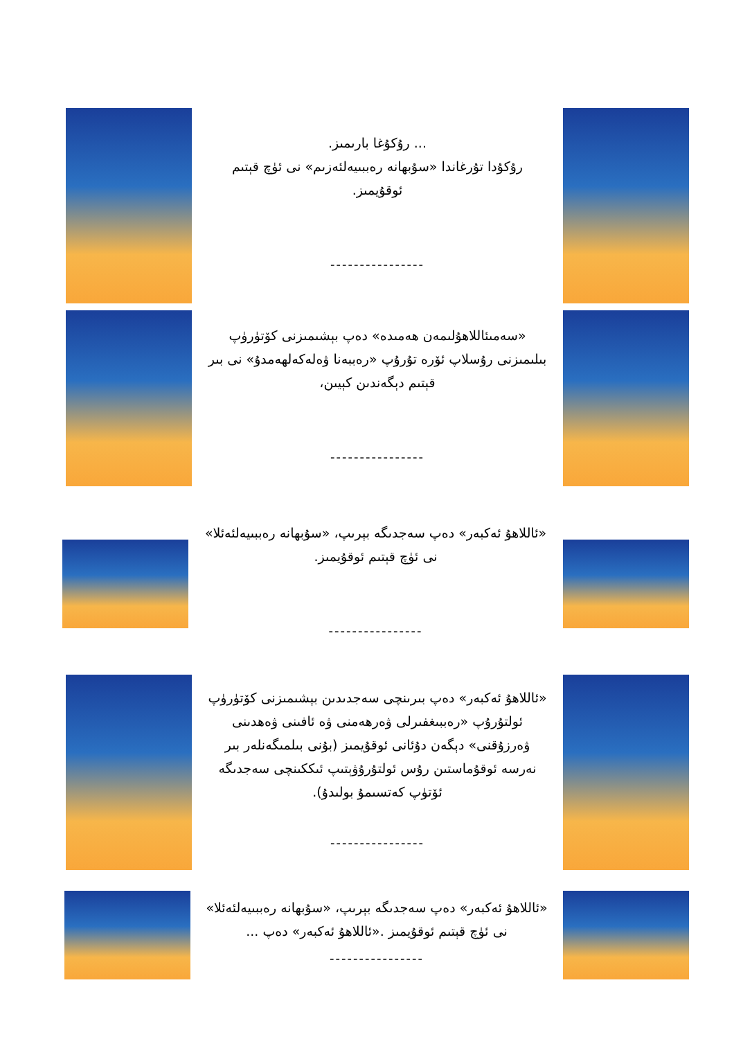... رۇكۇغا بارىمىز.
رۇكۇدا تۇرغاندا «سۇبھانە رەببىيەلئەزىم» نى ئۈچ قېتىم ئوقۇيمىز.
----------------
«سەمىئاللاھۇلىمەن ھەمىدە» دەپ بېشىمىزنى كۆتۈرۈپ بىلىمىزنى رۇسلاپ ئۆرە تۇرۇپ «رەببەنا ۋەلەكەلھەمدۇ» نى بىر قېتىم دېگەندىن كېيىن،
----------------
«ئاللاھۇ ئەكبەر» دەپ سەجدىگە بېرىپ، «سۇبھانە رەببىيەلئەئلا» نى ئۈچ قېتىم ئوقۇيمىز.
----------------
«ئاللاھۇ ئەكبەر» دەپ بىرىنچى سەجدىدىن بېشىمىزنى كۆتۈرۈپ ئولتۇرۇپ «رەببىغفىرلى ۋەرھەمنى ۋە ئافىنى ۋەھدىنى ۋەرزۇقنى» دېگەن دۇئانى ئوقۇيمىز (بۇنى بىلمىگەنلەر بىر نەرسە ئوقۇماستىن رۇس ئولتۇرۇۋېتىپ ئىككىنچى سەجدىگە ئۆتۈپ كەتسىمۇ بولىدۇ).
----------------
«ئاللاھۇ ئەكبەر» دەپ سەجدىگە بېرىپ، «سۇبھانە رەببىيەلئەئلا» نى ئۈچ قېتىم ئوقۇيمىز .«ئاللاھۇ ئەكبەر» دەپ ...
----------------